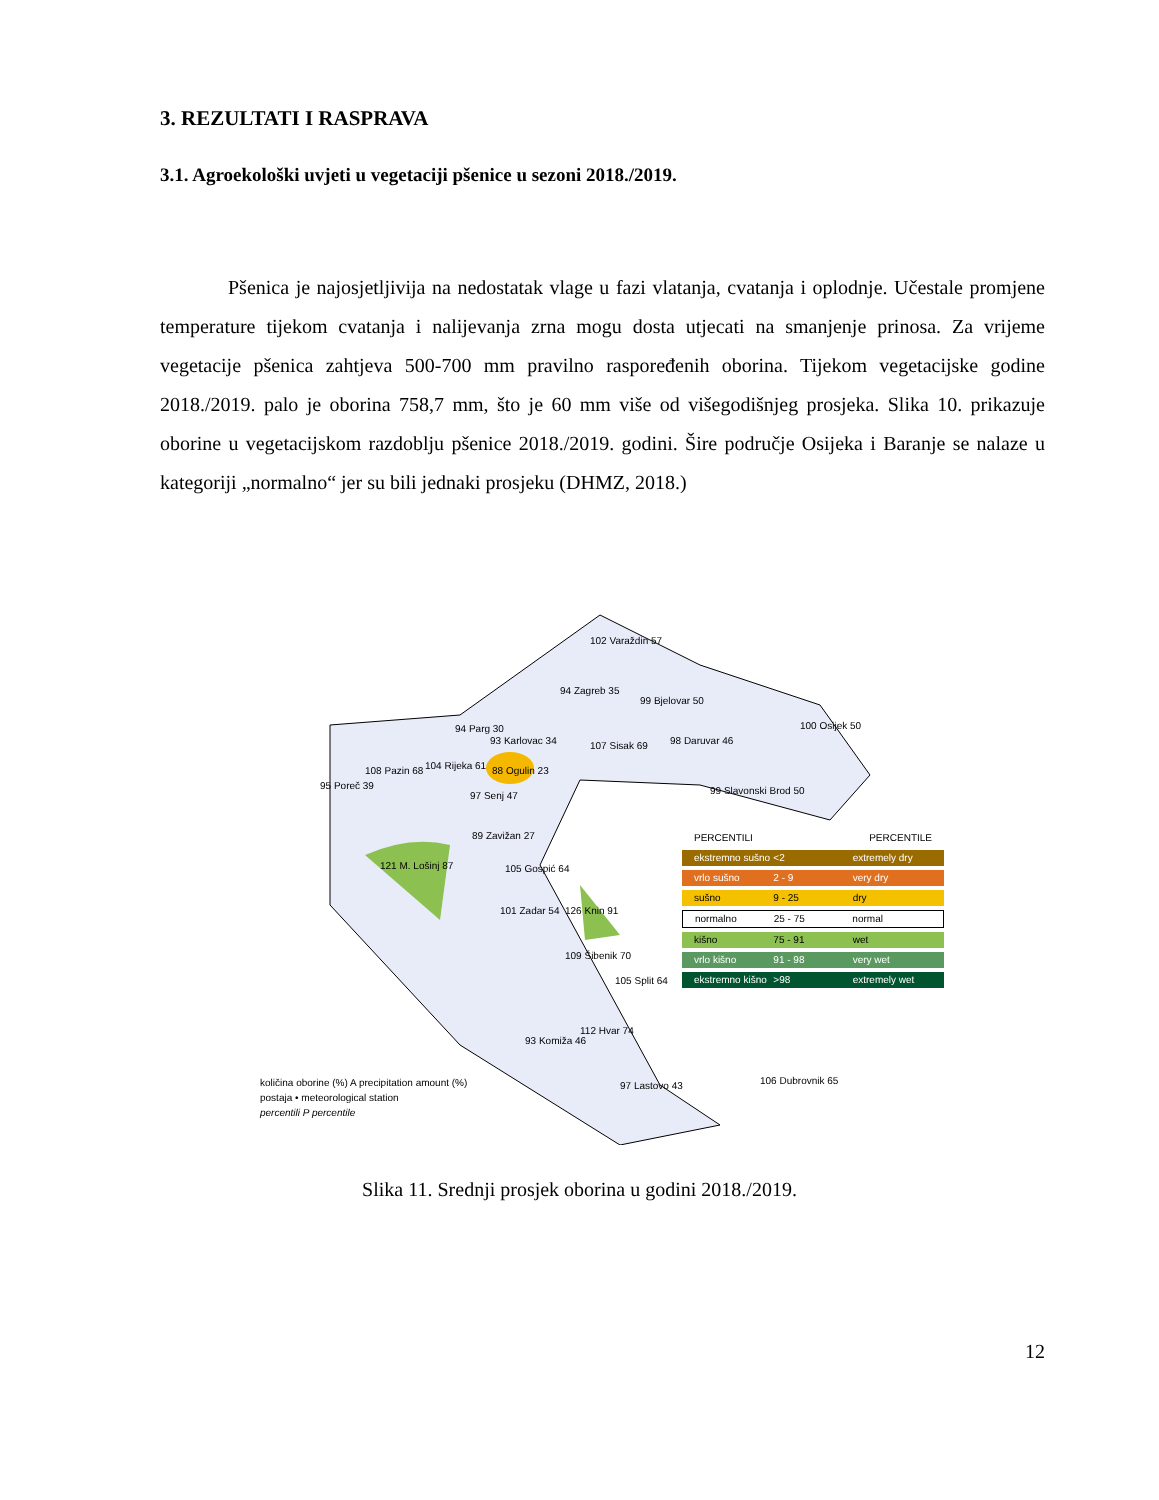3. REZULTATI I RASPRAVA
3.1. Agroekološki uvjeti u vegetaciji pšenice u sezoni 2018./2019.
Pšenica je najosjetljivija na nedostatak vlage u fazi vlatanja, cvatanja i oplodnje. Učestale promjene temperature tijekom cvatanja i nalijevanja zrna mogu dosta utjecati na smanjenje prinosa. Za vrijeme vegetacije pšenica zahtjeva 500-700 mm pravilno raspoređenih oborina. Tijekom vegetacijske godine 2018./2019. palo je oborina 758,7 mm, što je 60 mm više od višegodišnjeg prosjeka. Slika 10. prikazuje oborine u vegetacijskom razdoblju pšenice 2018./2019. godini. Šire područje Osijeka i Baranje se nalaze u kategoriji „normalno“ jer su bili jednaki prosjeku (DHMZ, 2018.)
PERCENTILI PERCENTILE
ekstremno sušno <2 extremely dry
vrlo sušno 2 - 9 very dry
sušno 9 - 25 dry
normalno 25 - 75 normal
kišno 75 - 91 wet
vrlo kišno 91 - 98 very wet
ekstremno kišno >98 extremely wet
102 Varaždin 57
94 Zagreb 35
99 Bjelovar 50
100 Osijek 50
98 Daruvar 46
93 Karlovac 34 107 Sisak 69
99 Slavonski Brod 50
94 Parg 30
95 Poreč 39
108 Pazin 68 104 Rijeka 61 88 Ogulin 23
97 Senj 47
89 Zavižan 27
121 M. Lošinj 87 105 Gospić 64
101 Zadar 54 126 Knin 91
109 Šibenik 70
105 Split 64
112 Hvar 74
93 Komiža 46
97 Lastovo 43 106 Dubrovnik 65
količina oborine (%) A precipitation amount (%)
postaja • meteorological station
percentili P percentile
Slika 11. Srednji prosjek oborina u godini 2018./2019.
12